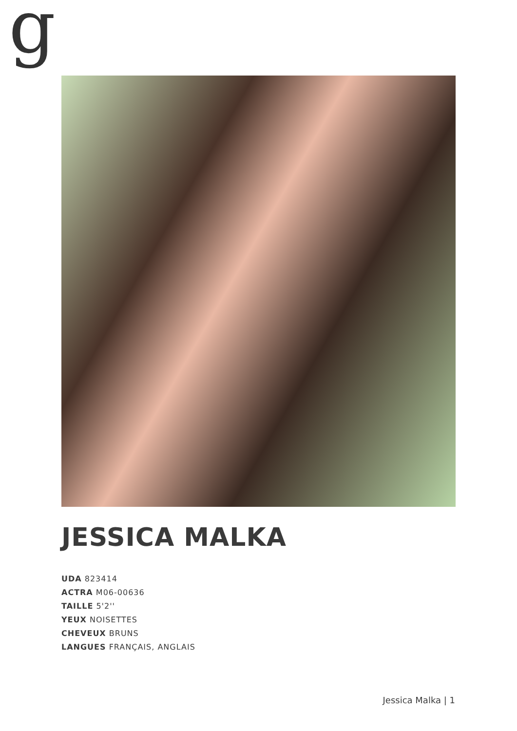g
JESSICA MALKA
UDA 823414
ACTRA M06-00636
TAILLE 5'2''
YEUX NOISETTES
CHEVEUX BRUNS
LANGUES FRANÇAIS, ANGLAIS
Jessica Malka | 1